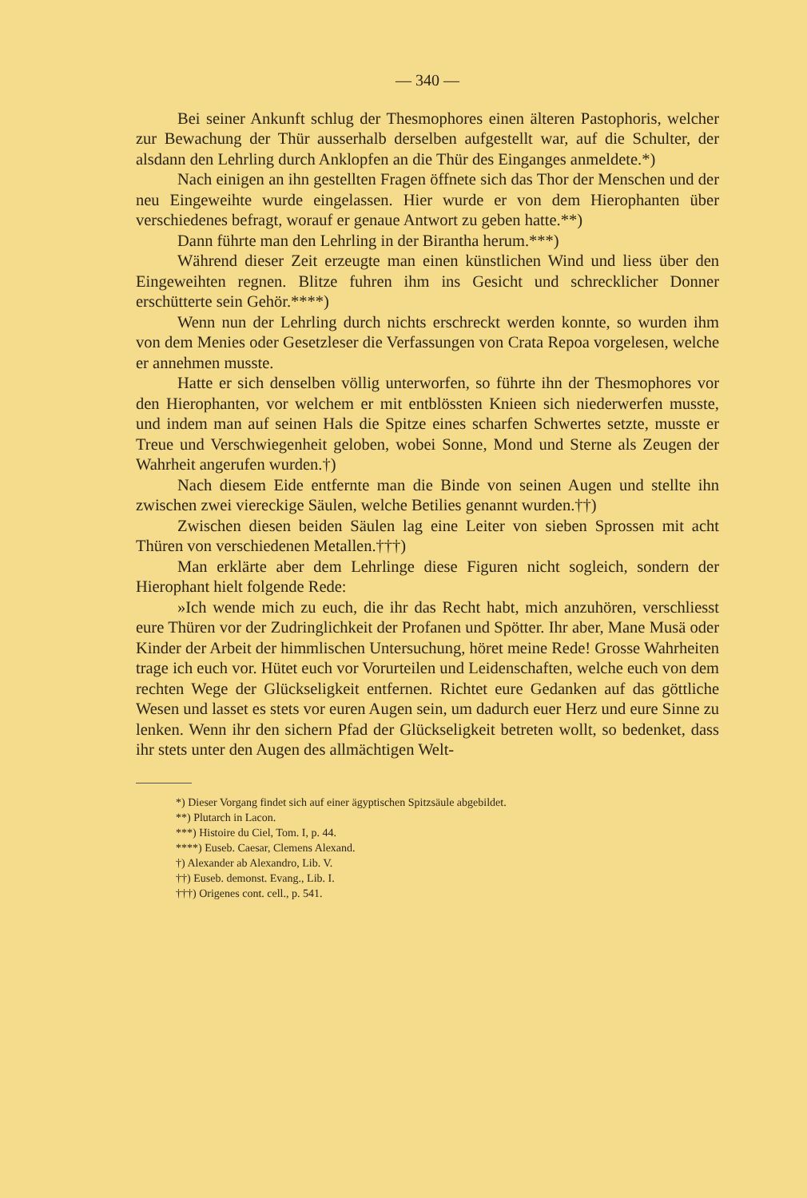— 340 —
Bei seiner Ankunft schlug der Thesmophores einen älteren Pastophoris, welcher zur Bewachung der Thür ausserhalb derselben aufgestellt war, auf die Schulter, der alsdann den Lehrling durch Anklopfen an die Thür des Einganges anmeldete.*)
Nach einigen an ihn gestellten Fragen öffnete sich das Thor der Menschen und der neu Eingeweihte wurde eingelassen. Hier wurde er von dem Hierophanten über verschiedenes befragt, worauf er genaue Antwort zu geben hatte.**)
Dann führte man den Lehrling in der Birantha herum.***)
Während dieser Zeit erzeugte man einen künstlichen Wind und liess über den Eingeweihten regnen. Blitze fuhren ihm ins Gesicht und schrecklicher Donner erschütterte sein Gehör.****)
Wenn nun der Lehrling durch nichts erschreckt werden konnte, so wurden ihm von dem Menies oder Gesetzleser die Verfassungen von Crata Repoa vorgelesen, welche er annehmen musste.
Hatte er sich denselben völlig unterworfen, so führte ihn der Thesmophores vor den Hierophanten, vor welchem er mit entblössten Knieen sich niederwerfen musste, und indem man auf seinen Hals die Spitze eines scharfen Schwertes setzte, musste er Treue und Verschwiegenheit geloben, wobei Sonne, Mond und Sterne als Zeugen der Wahrheit angerufen wurden.†)
Nach diesem Eide entfernte man die Binde von seinen Augen und stellte ihn zwischen zwei viereckige Säulen, welche Betilies genannt wurden.††)
Zwischen diesen beiden Säulen lag eine Leiter von sieben Sprossen mit acht Thüren von verschiedenen Metallen.†††)
Man erklärte aber dem Lehrlinge diese Figuren nicht sogleich, sondern der Hierophant hielt folgende Rede:
»Ich wende mich zu euch, die ihr das Recht habt, mich anzuhören, verschliesst eure Thüren vor der Zudringlichkeit der Profanen und Spötter. Ihr aber, Mane Musä oder Kinder der Arbeit der himmlischen Untersuchung, höret meine Rede! Grosse Wahrheiten trage ich euch vor. Hütet euch vor Vorurteilen und Leidenschaften, welche euch von dem rechten Wege der Glückseligkeit entfernen. Richtet eure Gedanken auf das göttliche Wesen und lasset es stets vor euren Augen sein, um dadurch euer Herz und eure Sinne zu lenken. Wenn ihr den sichern Pfad der Glückseligkeit betreten wollt, so bedenket, dass ihr stets unter den Augen des allmächtigen Welt-
*) Dieser Vorgang findet sich auf einer ägyptischen Spitzsäule abgebildet.
**) Plutarch in Lacon.
***) Histoire du Ciel, Tom. I, p. 44.
****) Euseb. Caesar, Clemens Alexand.
†) Alexander ab Alexandro, Lib. V.
††) Euseb. demonst. Evang., Lib. I.
†††) Origenes cont. cell., p. 541.